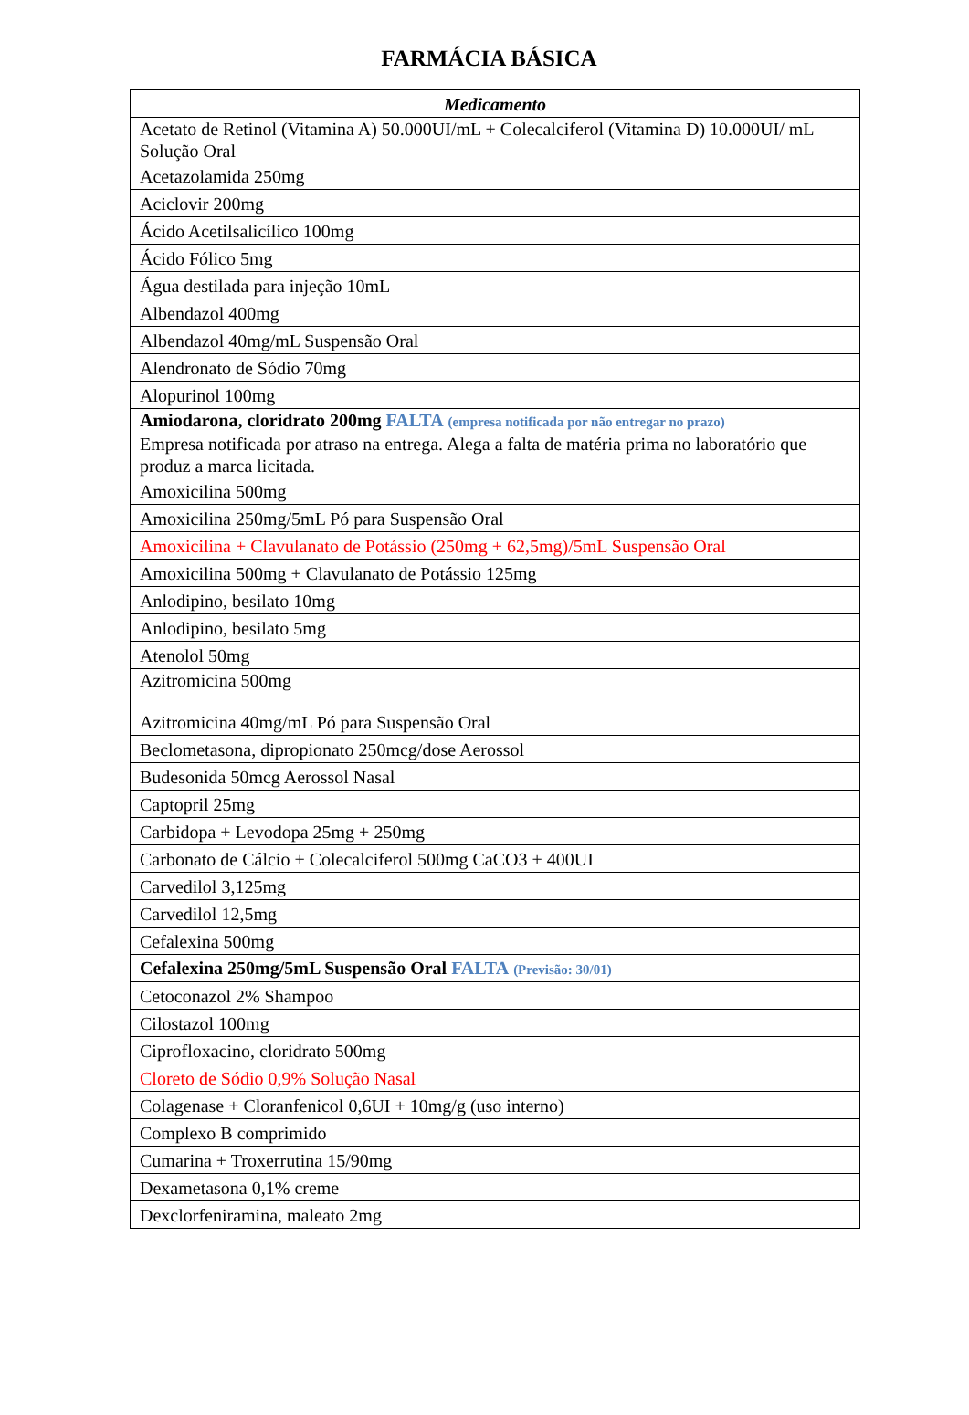FARMÁCIA BÁSICA
| Medicamento |
| --- |
| Acetato de Retinol (Vitamina A) 50.000UI/mL + Colecalciferol (Vitamina D) 10.000UI/ mL Solução Oral |
| Acetazolamida 250mg |
| Aciclovir 200mg |
| Ácido Acetilsalicílico 100mg |
| Ácido Fólico 5mg |
| Água destilada para injeção 10mL |
| Albendazol 400mg |
| Albendazol 40mg/mL Suspensão Oral |
| Alendronato de Sódio 70mg |
| Alopurinol 100mg |
| Amiodarona, cloridrato 200mg FALTA (empresa notificada por não entregar no prazo) Empresa notificada por atraso na entrega. Alega a falta de matéria prima no laboratório que produz a marca licitada. |
| Amoxicilina 500mg |
| Amoxicilina 250mg/5mL Pó para Suspensão Oral |
| Amoxicilina + Clavulanato de Potássio (250mg + 62,5mg)/5mL Suspensão Oral |
| Amoxicilina 500mg + Clavulanato de Potássio 125mg |
| Anlodipino, besilato 10mg |
| Anlodipino, besilato 5mg |
| Atenolol 50mg |
| Azitromicina 500mg |
| Azitromicina 40mg/mL Pó para Suspensão Oral |
| Beclometasona, dipropionato 250mcg/dose Aerossol |
| Budesonida 50mcg Aerossol Nasal |
| Captopril 25mg |
| Carbidopa + Levodopa 25mg + 250mg |
| Carbonato de Cálcio + Colecalciferol 500mg CaCO3 + 400UI |
| Carvedilol 3,125mg |
| Carvedilol 12,5mg |
| Cefalexina 500mg |
| Cefalexina 250mg/5mL Suspensão Oral FALTA (Previsão: 30/01) |
| Cetoconazol 2% Shampoo |
| Cilostazol 100mg |
| Ciprofloxacino, cloridrato 500mg |
| Cloreto de Sódio 0,9% Solução Nasal |
| Colagenase + Cloranfenicol 0,6UI + 10mg/g (uso interno) |
| Complexo B comprimido |
| Cumarina + Troxerrutina 15/90mg |
| Dexametasona 0,1% creme |
| Dexclorfeniramina, maleato 2mg |